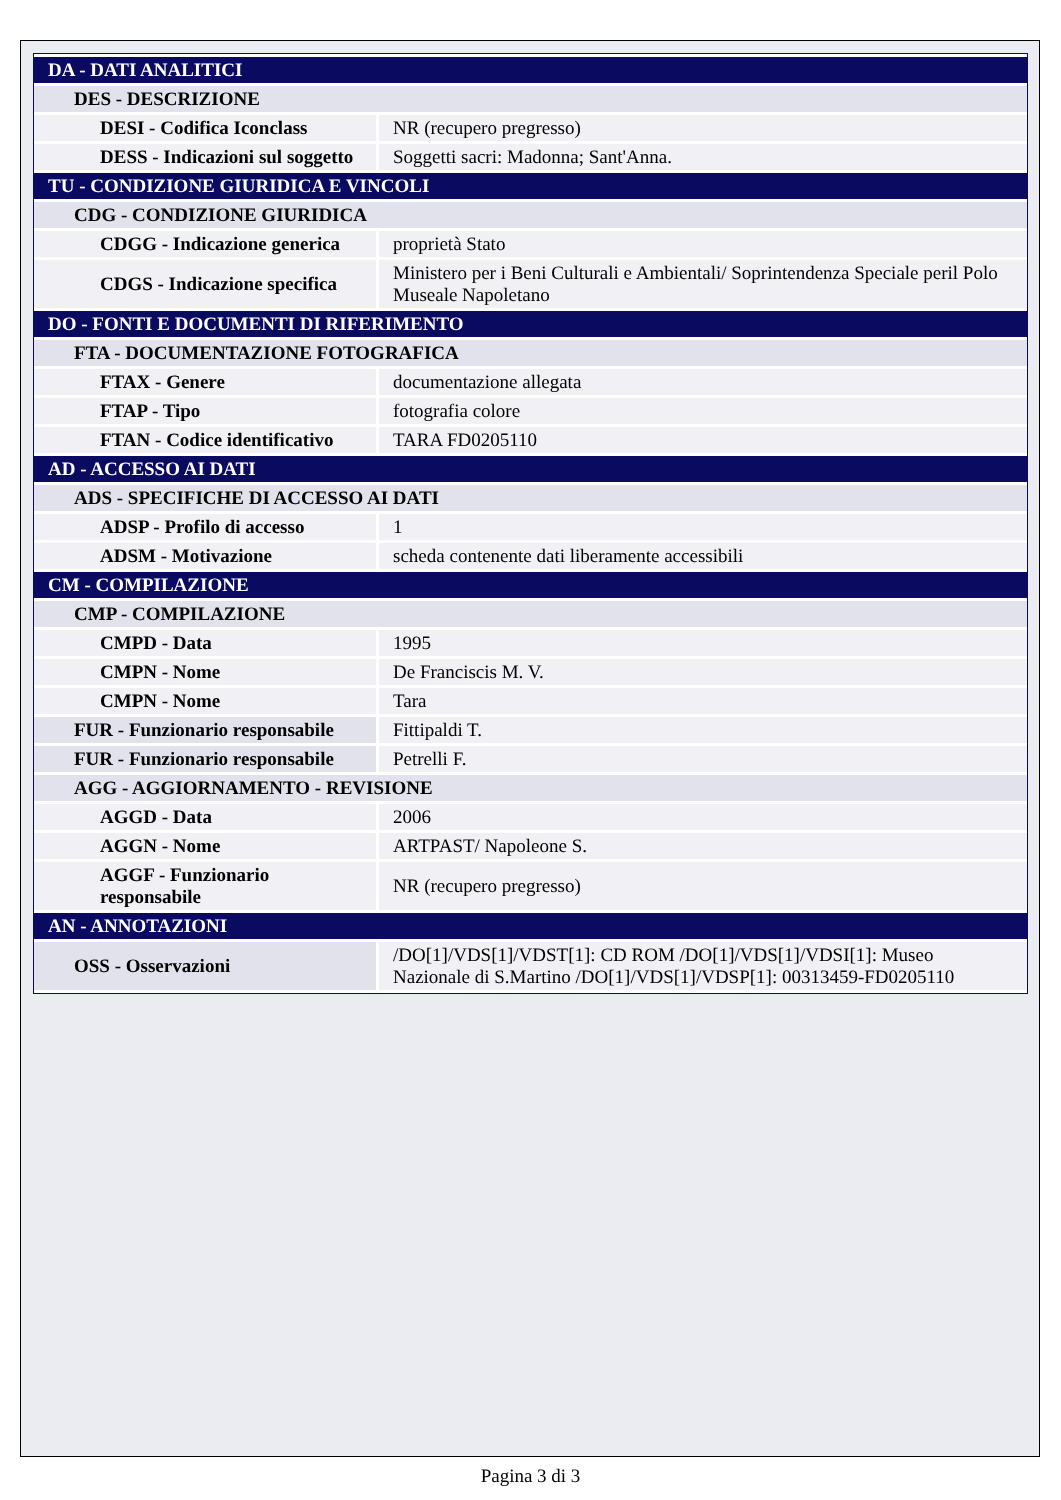| DA - DATI ANALITICI | |
| DES - DESCRIZIONE | |
| DESI - Codifica Iconclass | NR (recupero pregresso) |
| DESS - Indicazioni sul soggetto | Soggetti sacri: Madonna; Sant'Anna. |
| TU - CONDIZIONE GIURIDICA E VINCOLI | |
| CDG - CONDIZIONE GIURIDICA | |
| CDGG - Indicazione generica | proprietà Stato |
| CDGS - Indicazione specifica | Ministero per i Beni Culturali e Ambientali/ Soprintendenza Speciale peril Polo Museale Napoletano |
| DO - FONTI E DOCUMENTI DI RIFERIMENTO | |
| FTA - DOCUMENTAZIONE FOTOGRAFICA | |
| FTAX - Genere | documentazione allegata |
| FTAP - Tipo | fotografia colore |
| FTAN - Codice identificativo | TARA FD0205110 |
| AD - ACCESSO AI DATI | |
| ADS - SPECIFICHE DI ACCESSO AI DATI | |
| ADSP - Profilo di accesso | 1 |
| ADSM - Motivazione | scheda contenente dati liberamente accessibili |
| CM - COMPILAZIONE | |
| CMP - COMPILAZIONE | |
| CMPD - Data | 1995 |
| CMPN - Nome | De Franciscis M. V. |
| CMPN - Nome | Tara |
| FUR - Funzionario responsabile | Fittipaldi T. |
| FUR - Funzionario responsabile | Petrelli F. |
| AGG - AGGIORNAMENTO - REVISIONE | |
| AGGD - Data | 2006 |
| AGGN - Nome | ARTPAST/ Napoleone S. |
| AGGF - Funzionario responsabile | NR (recupero pregresso) |
| AN - ANNOTAZIONI | |
| OSS - Osservazioni | /DO[1]/VDS[1]/VDST[1]: CD ROM /DO[1]/VDS[1]/VDSI[1]: Museo Nazionale di S.Martino /DO[1]/VDS[1]/VDSP[1]: 00313459-FD0205110 |
Pagina 3 di 3